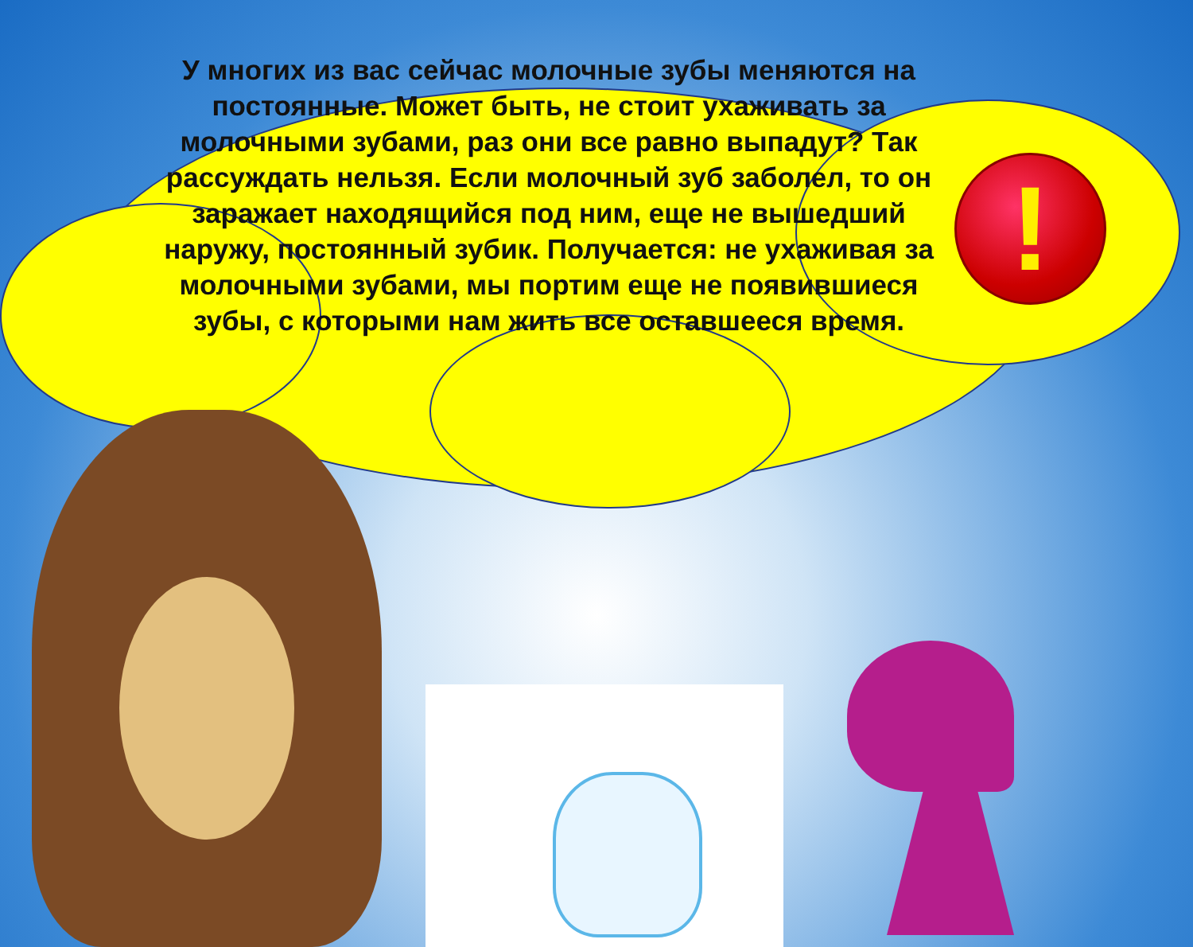!
У многих из вас сейчас молочные зубы меняются на постоянные. Может быть, не стоит ухаживать за молочными зубами, раз они все равно выпадут? Так рассуждать нельзя. Если молочный зуб заболел, то он заражает находящийся под ним, еще не вышедший наружу, постоянный зубик. Получается: не ухаживая за молочными зубами, мы портим еще не появившиеся зубы, с которыми нам жить все оставшееся время.